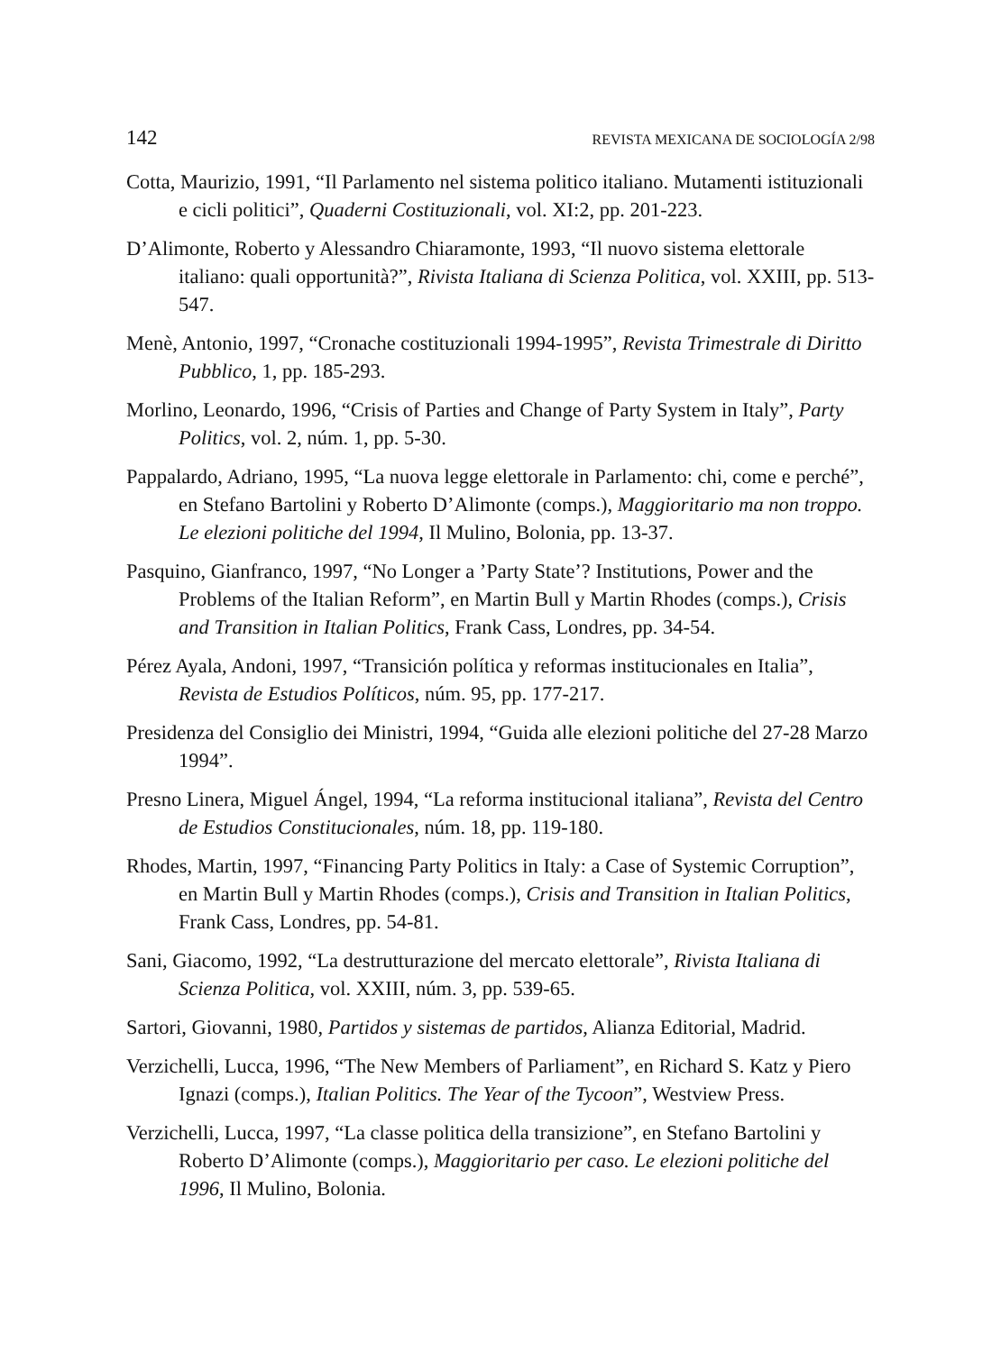142 REVISTA MEXICANA DE SOCIOLOGÍA 2/98
Cotta, Maurizio, 1991, “Il Parlamento nel sistema politico italiano. Mutamenti istituzionali e cicli politici”, Quaderni Costituzionali, vol. XI:2, pp. 201-223.
D’Alimonte, Roberto y Alessandro Chiaramonte, 1993, “Il nuovo sistema elettorale italiano: quali opportunità?”, Rivista Italiana di Scienza Politica, vol. XXIII, pp. 513-547.
Menè, Antonio, 1997, “Cronache costituzionali 1994-1995”, Revista Trimestrale di Diritto Pubblico, 1, pp. 185-293.
Morlino, Leonardo, 1996, “Crisis of Parties and Change of Party System in Italy”, Party Politics, vol. 2, núm. 1, pp. 5-30.
Pappalardo, Adriano, 1995, “La nuova legge elettorale in Parlamento: chi, come e perché”, en Stefano Bartolini y Roberto D’Alimonte (comps.), Maggioritario ma non troppo. Le elezioni politiche del 1994, Il Mulino, Bolonia, pp. 13-37.
Pasquino, Gianfranco, 1997, “No Longer a ’Party State’? Institutions, Power and the Problems of the Italian Reform”, en Martin Bull y Martin Rhodes (comps.), Crisis and Transition in Italian Politics, Frank Cass, Londres, pp. 34-54.
Pérez Ayala, Andoni, 1997, “Transición política y reformas institucionales en Italia”, Revista de Estudios Políticos, núm. 95, pp. 177-217.
Presidenza del Consiglio dei Ministri, 1994, “Guida alle elezioni politiche del 27-28 Marzo 1994”.
Presno Linera, Miguel Ángel, 1994, “La reforma institucional italiana”, Revista del Centro de Estudios Constitucionales, núm. 18, pp. 119-180.
Rhodes, Martin, 1997, “Financing Party Politics in Italy: a Case of Systemic Corruption”, en Martin Bull y Martin Rhodes (comps.), Crisis and Transition in Italian Politics, Frank Cass, Londres, pp. 54-81.
Sani, Giacomo, 1992, “La destrutturazione del mercato elettorale”, Rivista Italiana di Scienza Politica, vol. XXIII, núm. 3, pp. 539-65.
Sartori, Giovanni, 1980, Partidos y sistemas de partidos, Alianza Editorial, Madrid.
Verzichelli, Lucca, 1996, “The New Members of Parliament”, en Richard S. Katz y Piero Ignazi (comps.), Italian Politics. The Year of the Tycoon”, Westview Press.
Verzichelli, Lucca, 1997, “La classe politica della transizione”, en Stefano Bartolini y Roberto D’Alimonte (comps.), Maggioritario per caso. Le elezioni politiche del 1996, Il Mulino, Bolonia.